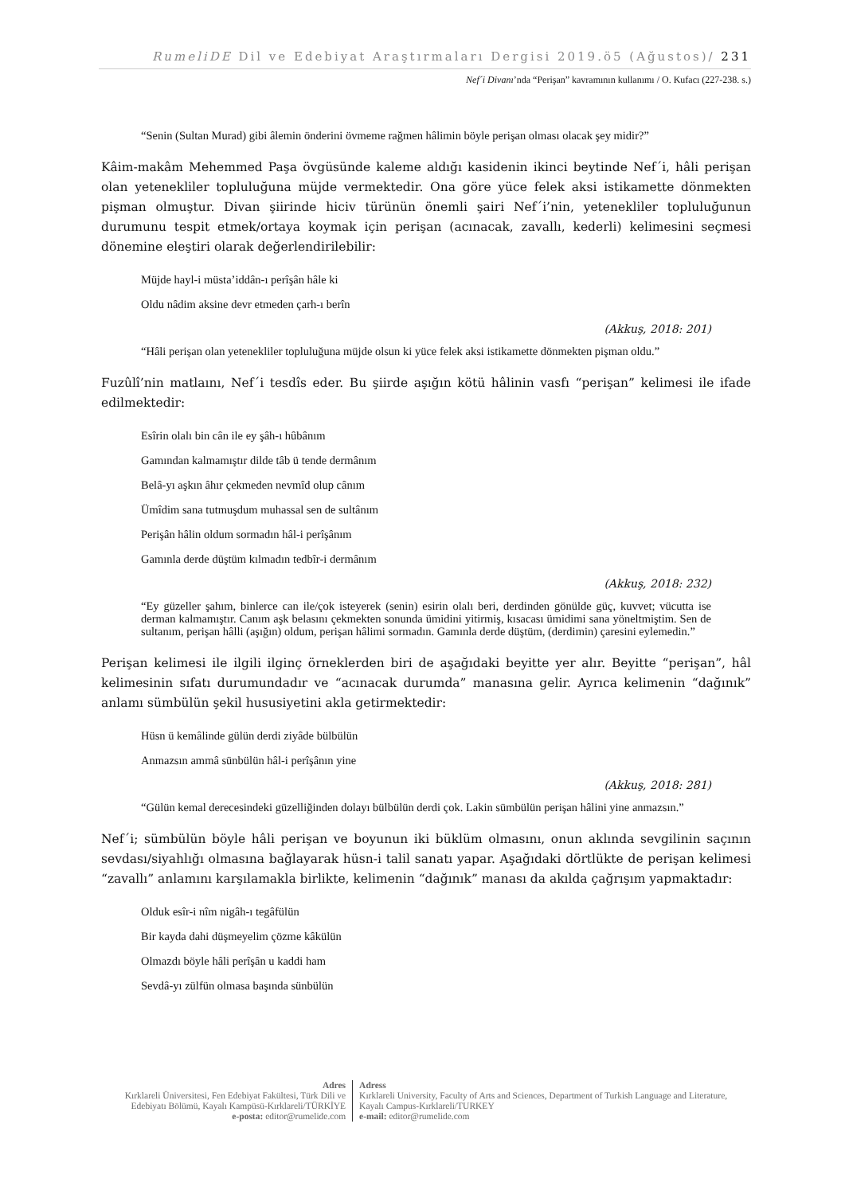RumeliDE Dil ve Edebiyat Araştırmaları Dergisi 2019.ö5 (Ağustos)/ 231
Nef´i Divanı’nda “Perişan” kavramının kullanımı / O. Kufacı (227-238. s.)
“Senin (Sultan Murad) gibi âlemin önderini övmeme rağmen hâlimin böyle perişan olması olacak şey midir?”
Kâim-makâm Mehemmed Paşa övgüsünde kaleme aldığı kasidenin ikinci beytinde Nef´i, hâli perişan olan yetenekliler topluluğuna müjde vermektedir. Ona göre yüce felek aksi istikamette dönmekten pişman olmuştur. Divan şiirinde hiciv türünün önemli şairi Nef´i’nin, yetenekliler topluluğunun durumunu tespit etmek/ortaya koymak için perişan (acınacak, zavallı, kederli) kelimesini seçmesi dönemine eleştiri olarak değerlendirilebilir:
Müjde hayl-i müsta’iddân-ı perîşân hâle ki
Oldu nâdim aksine devr etmeden çarh-ı berîn
(Akkuş, 2018: 201)
“Hâli perişan olan yetenekliler topluluğuna müjde olsun ki yüce felek aksi istikamette dönmekten pişman oldu.”
Fuzûlî’nin matlaını, Nef´i tesdîs eder. Bu şiirde aşığın kötü hâlinin vasfı “perişan” kelimesi ile ifade edilmektedir:
Esîrin olalı bin cân ile ey şâh-ı hûbânım
Gamından kalmamıştır dilde tâb ü tende dermânım
Belâ-yı aşkın âhır çekmeden nevmîd olup cânım
Ümîdim sana tutmuşdum muhassal sen de sultânım
Perişân hâlin oldum sormadın hâl-i perîşânım
Gamınla derde düştüm kılmadın tedbîr-i dermânım
(Akkuş, 2018: 232)
“Ey güzeller şahım, binlerce can ile/çok isteyerek (senin) esirin olalı beri, derdinden gönülde güç, kuvvet; vücutta ise derman kalmamıştır. Canım aşk belasını çekmekten sonunda ümidini yitirmiş, kısacası ümidimi sana yöneltmiştim. Sen de sultanım, perişan hâlli (aşığın) oldum, perişan hâlimi sormadın. Gamınla derde düştüm, (derdimin) çaresini eylemedin.”
Perişan kelimesi ile ilgili ilginç örneklerden biri de aşağıdaki beyitte yer alır. Beyitte “perişan”, hâl kelimesinin sıfatı durumundadır ve “acınacak durumda” manasına gelir. Ayrıca kelimenin “dağınık” anlamı sümbülün şekil hususiyetini akla getirmektedir:
Hüsn ü kemâlinde gülün derdi ziyâde bülbülün
Anmazsın ammâ sünbülün hâl-i perîşânın yine
(Akkuş, 2018: 281)
“Gülün kemal derecesindeki güzelliğinden dolayı bülbülün derdi çok. Lakin sümbülün perişan hâlini yine anmazsın.”
Nef´i; sümbülün böyle hâli perişan ve boyunun iki büklüm olmasını, onun aklında sevgilinin saçının sevdası/siyahlığı olmasına bağlayarak hüsn-i talil sanatı yapar. Aşağıdaki dörtlükte de perişan kelimesi “zavallı” anlamını karşılamakla birlikte, kelimenin “dağınık” manası da akılda çağrışım yapmaktadır:
Olduk esîr-i nîm nigâh-ı tegâfülün
Bir kayda dahi düşmeyelim çözme kâkülün
Olmazdı böyle hâli perîşân u kaddi ham
Sevdâ-yı zülfün olmasa başında sünbülün
Adres
Kırklareli Üniversitesi, Fen Edebiyat Fakültesi, Türk Dili ve Edebiyatı Bölümü, Kayalı Kampüsü-Kırklareli/TÜRKİYE
e-posta: editor@rumelide.com
Adress
Kırklareli University, Faculty of Arts and Sciences, Department of Turkish Language and Literature, Kayalı Campus-Kırklareli/TURKEY
e-mail: editor@rumelide.com